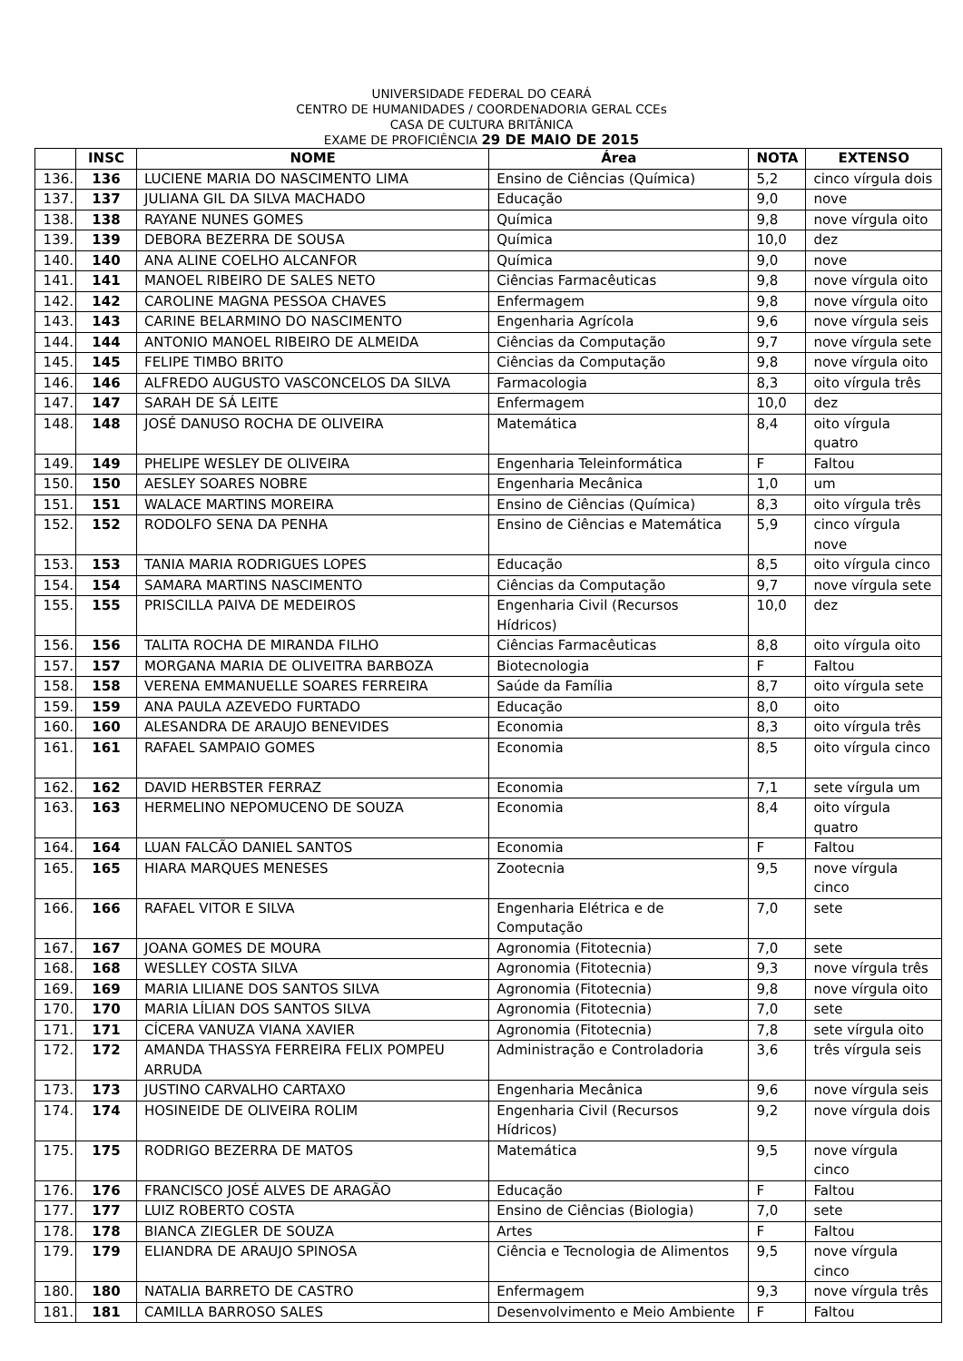UNIVERSIDADE FEDERAL DO CEARÁ
CENTRO DE HUMANIDADES / COORDENADORIA GERAL CCEs
CASA DE CULTURA BRITÂNICA
EXAME DE PROFICIÊNCIA 29 DE MAIO DE 2015
| | INSC | NOME | Área | NOTA | EXTENSO |
| --- | --- | --- | --- | --- | --- |
| 136. | 136 | LUCIENE MARIA DO NASCIMENTO LIMA | Ensino de Ciências (Química) | 5,2 | cinco vírgula dois |
| 137. | 137 | JULIANA GIL DA SILVA MACHADO | Educação | 9,0 | nove |
| 138. | 138 | RAYANE NUNES GOMES | Química | 9,8 | nove vírgula oito |
| 139. | 139 | DEBORA BEZERRA DE SOUSA | Química | 10,0 | dez |
| 140. | 140 | ANA ALINE COELHO ALCANFOR | Química | 9,0 | nove |
| 141. | 141 | MANOEL RIBEIRO DE SALES NETO | Ciências Farmacêuticas | 9,8 | nove vírgula oito |
| 142. | 142 | CAROLINE MAGNA PESSOA CHAVES | Enfermagem | 9,8 | nove vírgula oito |
| 143. | 143 | CARINE BELARMINO DO NASCIMENTO | Engenharia Agrícola | 9,6 | nove vírgula seis |
| 144. | 144 | ANTONIO MANOEL RIBEIRO DE ALMEIDA | Ciências da Computação | 9,7 | nove vírgula sete |
| 145. | 145 | FELIPE TIMBO BRITO | Ciências da Computação | 9,8 | nove vírgula oito |
| 146. | 146 | ALFREDO AUGUSTO VASCONCELOS DA SILVA | Farmacologia | 8,3 | oito vírgula três |
| 147. | 147 | SARAH DE SÁ LEITE | Enfermagem | 10,0 | dez |
| 148. | 148 | JOSÉ DANUSO ROCHA DE OLIVEIRA | Matemática | 8,4 | oito vírgula quatro |
| 149. | 149 | PHELIPE WESLEY DE OLIVEIRA | Engenharia Teleinformática | F | Faltou |
| 150. | 150 | AESLEY SOARES NOBRE | Engenharia Mecânica | 1,0 | um |
| 151. | 151 | WALACE MARTINS MOREIRA | Ensino de Ciências (Química) | 8,3 | oito vírgula três |
| 152. | 152 | RODOLFO SENA DA PENHA | Ensino de Ciências e Matemática | 5,9 | cinco vírgula nove |
| 153. | 153 | TANIA MARIA RODRIGUES LOPES | Educação | 8,5 | oito vírgula cinco |
| 154. | 154 | SAMARA MARTINS NASCIMENTO | Ciências da Computação | 9,7 | nove vírgula sete |
| 155. | 155 | PRISCILLA PAIVA DE MEDEIROS | Engenharia Civil (Recursos Hídricos) | 10,0 | dez |
| 156. | 156 | TALITA ROCHA DE MIRANDA FILHO | Ciências Farmacêuticas | 8,8 | oito vírgula oito |
| 157. | 157 | MORGANA MARIA DE OLIVEITRA BARBOZA | Biotecnologia | F | Faltou |
| 158. | 158 | VERENA EMMANUELLE SOARES FERREIRA | Saúde da Família | 8,7 | oito vírgula sete |
| 159. | 159 | ANA PAULA AZEVEDO FURTADO | Educação | 8,0 | oito |
| 160. | 160 | ALESANDRA DE ARAUJO BENEVIDES | Economia | 8,3 | oito vírgula três |
| 161. | 161 | RAFAEL SAMPAIO GOMES | Economia | 8,5 | oito vírgula cinco |
| 162. | 162 | DAVID HERBSTER FERRAZ | Economia | 7,1 | sete vírgula um |
| 163. | 163 | HERMELINO NEPOMUCENO DE SOUZA | Economia | 8,4 | oito vírgula quatro |
| 164. | 164 | LUAN FALCÃO DANIEL SANTOS | Economia | F | Faltou |
| 165. | 165 | HIARA MARQUES MENESES | Zootecnia | 9,5 | nove vírgula cinco |
| 166. | 166 | RAFAEL VITOR E SILVA | Engenharia Elétrica e de Computação | 7,0 | sete |
| 167. | 167 | JOANA GOMES DE MOURA | Agronomia (Fitotecnia) | 7,0 | sete |
| 168. | 168 | WESLLEY COSTA SILVA | Agronomia (Fitotecnia) | 9,3 | nove vírgula três |
| 169. | 169 | MARIA LILIANE DOS SANTOS SILVA | Agronomia (Fitotecnia) | 9,8 | nove vírgula oito |
| 170. | 170 | MARIA LÍLIAN DOS SANTOS SILVA | Agronomia (Fitotecnia) | 7,0 | sete |
| 171. | 171 | CÍCERA VANUZA VIANA XAVIER | Agronomia (Fitotecnia) | 7,8 | sete vírgula oito |
| 172. | 172 | AMANDA THASSYA FERREIRA FELIX POMPEU ARRUDA | Administração e Controladoria | 3,6 | três vírgula seis |
| 173. | 173 | JUSTINO CARVALHO CARTAXO | Engenharia Mecânica | 9,6 | nove vírgula seis |
| 174. | 174 | HOSINEIDE DE OLIVEIRA ROLIM | Engenharia Civil (Recursos Hídricos) | 9,2 | nove vírgula dois |
| 175. | 175 | RODRIGO BEZERRA DE MATOS | Matemática | 9,5 | nove vírgula cinco |
| 176. | 176 | FRANCISCO JOSÉ ALVES DE ARAGÃO | Educação | F | Faltou |
| 177. | 177 | LUIZ ROBERTO COSTA | Ensino de Ciências (Biologia) | 7,0 | sete |
| 178. | 178 | BIANCA ZIEGLER DE SOUZA | Artes | F | Faltou |
| 179. | 179 | ELIANDRA DE ARAUJO SPINOSA | Ciência e Tecnologia de Alimentos | 9,5 | nove vírgula cinco |
| 180. | 180 | NATALIA BARRETO DE CASTRO | Enfermagem | 9,3 | nove vírgula três |
| 181. | 181 | CAMILLA BARROSO SALES | Desenvolvimento e Meio Ambiente | F | Faltou |